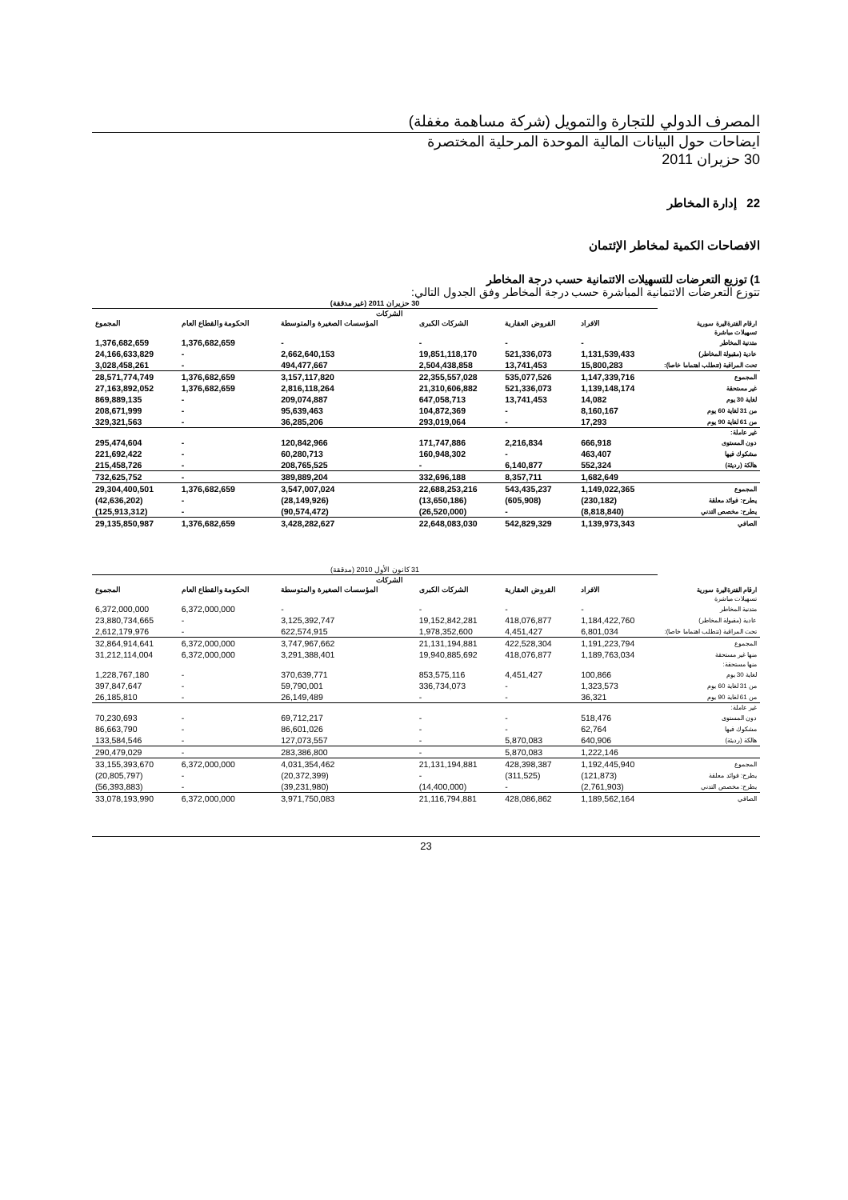المصرف الدولي للتجارة والتمويل (شركة مساهمة مغفلة)
ايضاحات حول البيانات المالية الموحدة المرحلية المختصرة
30 حزيران 2011
22 إدارة المخاطر
الافصاحات الكمية لمخاطر الإئتمان
1) توزيع التعرضات للتسهيلات الائتمانية حسب درجة المخاطر
تتوزع التعرضات الائتمانية المباشرة حسب درجة المخاطر وفق الجدول التالي:
| | 30 حزيران 2011 (غير مدققة) | | | | | |
| | | | الشركات | | | |
| ارقام الفترة/ليرة سورية | الافراد | القروض العقارية | الشركات الكبرى | المؤسسات الصغيرة والمتوسطة | الحكومة والقطاع العام | المجموع |
| تسهيلات مباشرة | | | | | | |
| متدنية المخاطر | - | - | - | - | 1,376,682,659 | 1,376,682,659 |
| عادية (مقبولة المخاطر) | 1,131,539,433 | 521,336,073 | 19,851,118,170 | 2,662,640,153 | - | 24,166,633,829 |
| تحت المراقبة (تتطلب اهتماما خاصا): | 15,800,283 | 13,741,453 | 2,504,438,858 | 494,477,667 | - | 3,028,458,261 |
| المجموع | 1,147,339,716 | 535,077,526 | 22,355,557,028 | 3,157,117,820 | 1,376,682,659 | 28,571,774,749 |
| غير مستحقة | 1,139,148,174 | 521,336,073 | 21,310,606,882 | 2,816,118,264 | 1,376,682,659 | 27,163,892,052 |
| لغاية 30 يوم | 14,082 | 13,741,453 | 647,058,713 | 209,074,887 | - | 869,889,135 |
| من 31 لغاية 60 يوم | 8,160,167 | - | 104,872,369 | 95,639,463 | - | 208,671,999 |
| من 61 لغاية 90 يوم | 17,293 | - | 293,019,064 | 36,285,206 | - | 329,321,563 |
| غير عاملة: | | | | | | |
| دون المستوى | 666,918 | 2,216,834 | 171,747,886 | 120,842,966 | - | 295,474,604 |
| مشكوك فيها | 463,407 | - | 160,948,302 | 60,280,713 | - | 221,692,422 |
| هالكة (رديئة) | 552,324 | 6,140,877 | - | 208,765,525 | - | 215,458,726 |
| | 1,682,649 | 8,357,711 | 332,696,188 | 389,889,204 | - | 732,625,752 |
| المجموع | 1,149,022,365 | 543,435,237 | 22,688,253,216 | 3,547,007,024 | 1,376,682,659 | 29,304,400,501 |
| يطرح: فوائد معلقة | (230,182) | (605,908) | (13,650,186) | (28,149,926) | - | (42,636,202) |
| يطرح: مخصص التدني | (8,818,840) | - | (26,520,000) | (90,574,472) | - | (125,913,312) |
| الصافي | 1,139,973,343 | 542,829,329 | 22,648,083,030 | 3,428,282,627 | 1,376,682,659 | 29,135,850,987 |
| | 31 كانون الأول 2010 (مدققة) | | | | | |
| | | | الشركات | | | |
| ارقام الفترة/ليرة سورية | الافراد | القروض العقارية | الشركات الكبرى | المؤسسات الصغيرة والمتوسطة | الحكومة والقطاع العام | المجموع |
| تسهيلات مباشرة | | | | | | |
| متدنية المخاطر | - | - | - | - | 6,372,000,000 | 6,372,000,000 |
| عادية (مقبولة المخاطر) | 1,184,422,760 | 418,076,877 | 19,152,842,281 | 3,125,392,747 | - | 23,880,734,665 |
| تحت المراقبة (تتطلب اهتماما خاصا): | 6,801,034 | 4,451,427 | 1,978,352,600 | 622,574,915 | - | 2,612,179,976 |
| المجموع | 1,191,223,794 | 422,528,304 | 21,131,194,881 | 3,747,967,662 | 6,372,000,000 | 32,864,914,641 |
| منها غير مستحقة | 1,189,763,034 | 418,076,877 | 19,940,885,692 | 3,291,388,401 | 6,372,000,000 | 31,212,114,004 |
| منها مستحقة: | | | | | | |
| لغاية 30 يوم | 100,866 | 4,451,427 | 853,575,116 | 370,639,771 | - | 1,228,767,180 |
| من 31 لغاية 60 يوم | 1,323,573 | - | 336,734,073 | 59,790,001 | - | 397,847,647 |
| من 61 لغاية 90 يوم | 36,321 | - | - | 26,149,489 | - | 26,185,810 |
| غير عاملة: | | | | | | |
| دون المستوى | 518,476 | - | - | 69,712,217 | - | 70,230,693 |
| مشكوك فيها | 62,764 | - | - | 86,601,026 | - | 86,663,790 |
| هالكة (رديئة) | 640,906 | 5,870,083 | - | 127,073,557 | - | 133,584,546 |
| | 1,222,146 | 5,870,083 | - | 283,386,800 | - | 290,479,029 |
| المجموع | 1,192,445,940 | 428,398,387 | 21,131,194,881 | 4,031,354,462 | 6,372,000,000 | 33,155,393,670 |
| يطرح: فوائد معلقة | (121,873) | (311,525) | - | (20,372,399) | - | (20,805,797) |
| يطرح: مخصص التدني | (2,761,903) | - | (14,400,000) | (39,231,980) | - | (56,393,883) |
| الصافي | 1,189,562,164 | 428,086,862 | 21,116,794,881 | 3,971,750,083 | 6,372,000,000 | 33,078,193,990 |
23